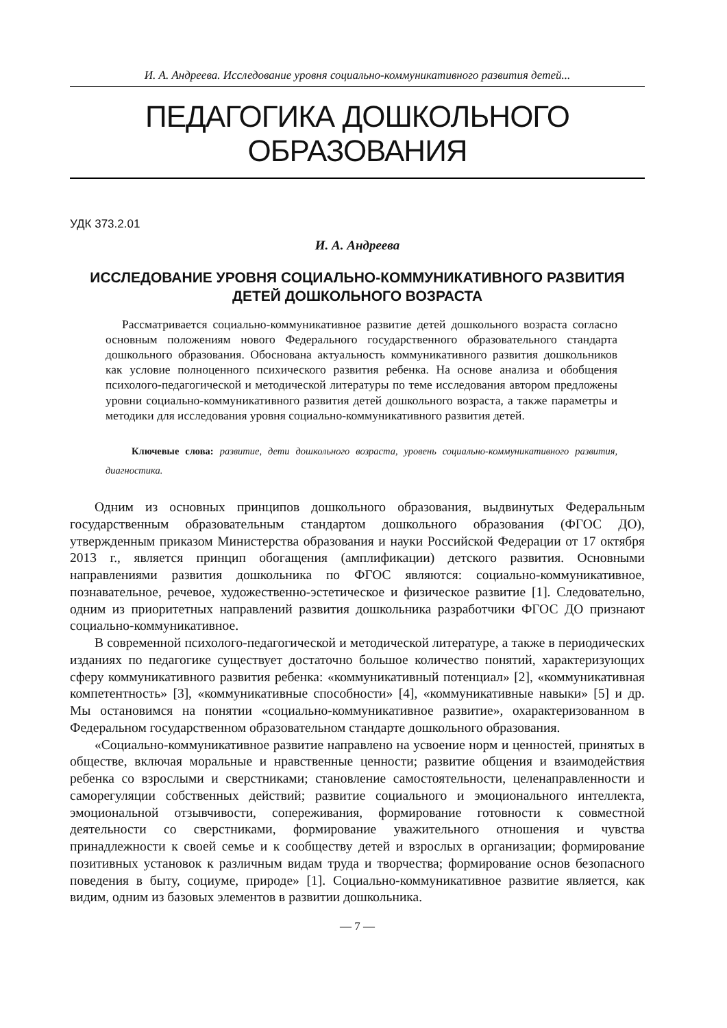И. А. Андреева. Исследование уровня социально-коммуникативного развития детей...
ПЕДАГОГИКА ДОШКОЛЬНОГО ОБРАЗОВАНИЯ
УДК 373.2.01
И. А. Андреева
ИССЛЕДОВАНИЕ УРОВНЯ СОЦИАЛЬНО-КОММУНИКАТИВНОГО РАЗВИТИЯ
ДЕТЕЙ ДОШКОЛЬНОГО ВОЗРАСТА
Рассматривается социально-коммуникативное развитие детей дошкольного возраста согласно основным положениям нового Федерального государственного образовательного стандарта дошкольного образования. Обоснована актуальность коммуникативного развития дошкольников как условие полноценного психического развития ребенка. На основе анализа и обобщения психолого-педагогической и методической литературы по теме исследования автором предложены уровни социально-коммуникативного развития детей дошкольного возраста, а также параметры и методики для исследования уровня социально-коммуникативного развития детей.
Ключевые слова: развитие, дети дошкольного возраста, уровень социально-коммуникативного развития, диагностика.
Одним из основных принципов дошкольного образования, выдвинутых Федеральным государственным образовательным стандартом дошкольного образования (ФГОС ДО), утвержденным приказом Министерства образования и науки Российской Федерации от 17 октября 2013 г., является принцип обогащения (амплификации) детского развития. Основными направлениями развития дошкольника по ФГОС являются: социально-коммуникативное, познавательное, речевое, художественно-эстетическое и физическое развитие [1]. Следовательно, одним из приоритетных направлений развития дошкольника разработчики ФГОС ДО признают социально-коммуникативное.
В современной психолого-педагогической и методической литературе, а также в периодических изданиях по педагогике существует достаточно большое количество понятий, характеризующих сферу коммуникативного развития ребенка: «коммуникативный потенциал» [2], «коммуникативная компетентность» [3], «коммуникативные способности» [4], «коммуникативные навыки» [5] и др. Мы остановимся на понятии «социально-коммуникативное развитие», охарактеризованном в Федеральном государственном образовательном стандарте дошкольного образования.
«Социально-коммуникативное развитие направлено на усвоение норм и ценностей, принятых в обществе, включая моральные и нравственные ценности; развитие общения и взаимодействия ребенка со взрослыми и сверстниками; становление самостоятельности, целенаправленности и саморегуляции собственных действий; развитие социального и эмоционального интеллекта, эмоциональной отзывчивости, сопереживания, формирование готовности к совместной деятельности со сверстниками, формирование уважительного отношения и чувства принадлежности к своей семье и к сообществу детей и взрослых в организации; формирование позитивных установок к различным видам труда и творчества; формирование основ безопасного поведения в быту, социуме, природе» [1]. Социально-коммуникативное развитие является, как видим, одним из базовых элементов в развитии дошкольника.
— 7 —